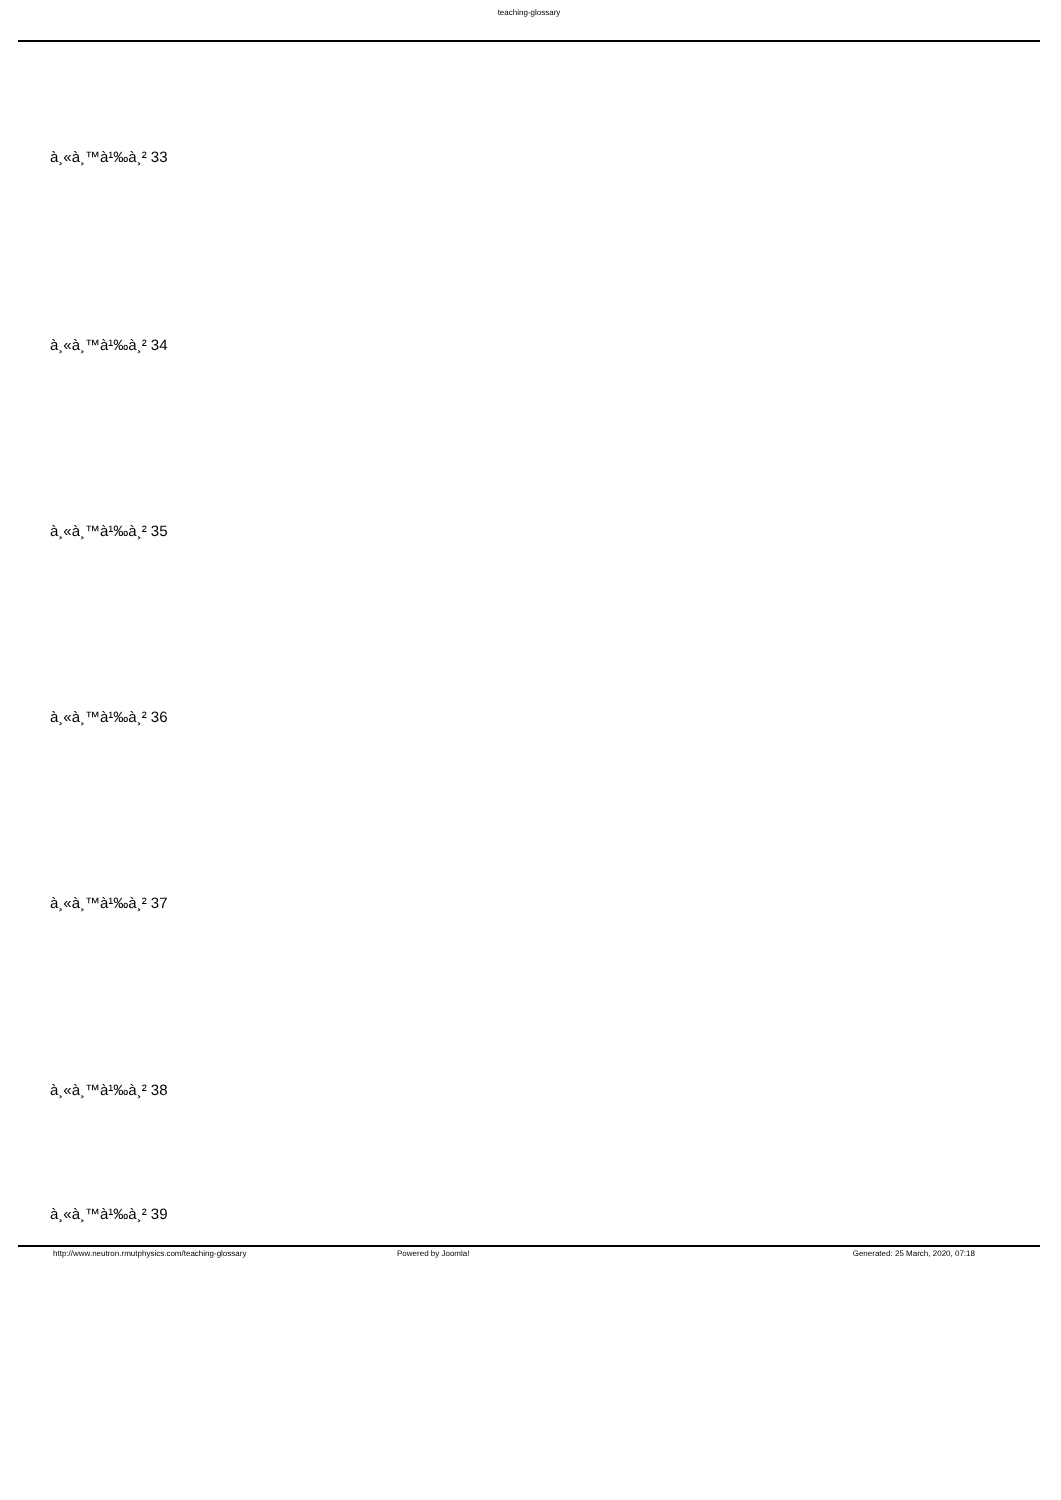teaching-glossary
à¸«à¸™à¹‰à¸² 33
à¸«à¸™à¹‰à¸² 34
à¸«à¸™à¹‰à¸² 35
à¸«à¸™à¹‰à¸² 36
à¸«à¸™à¹‰à¸² 37
à¸«à¸™à¹‰à¸² 38
à¸«à¸™à¹‰à¸² 39
http://www.neutron.rmutphysics.com/teaching-glossary
Powered by Joomla! Generated: 25 March, 2020, 07:18